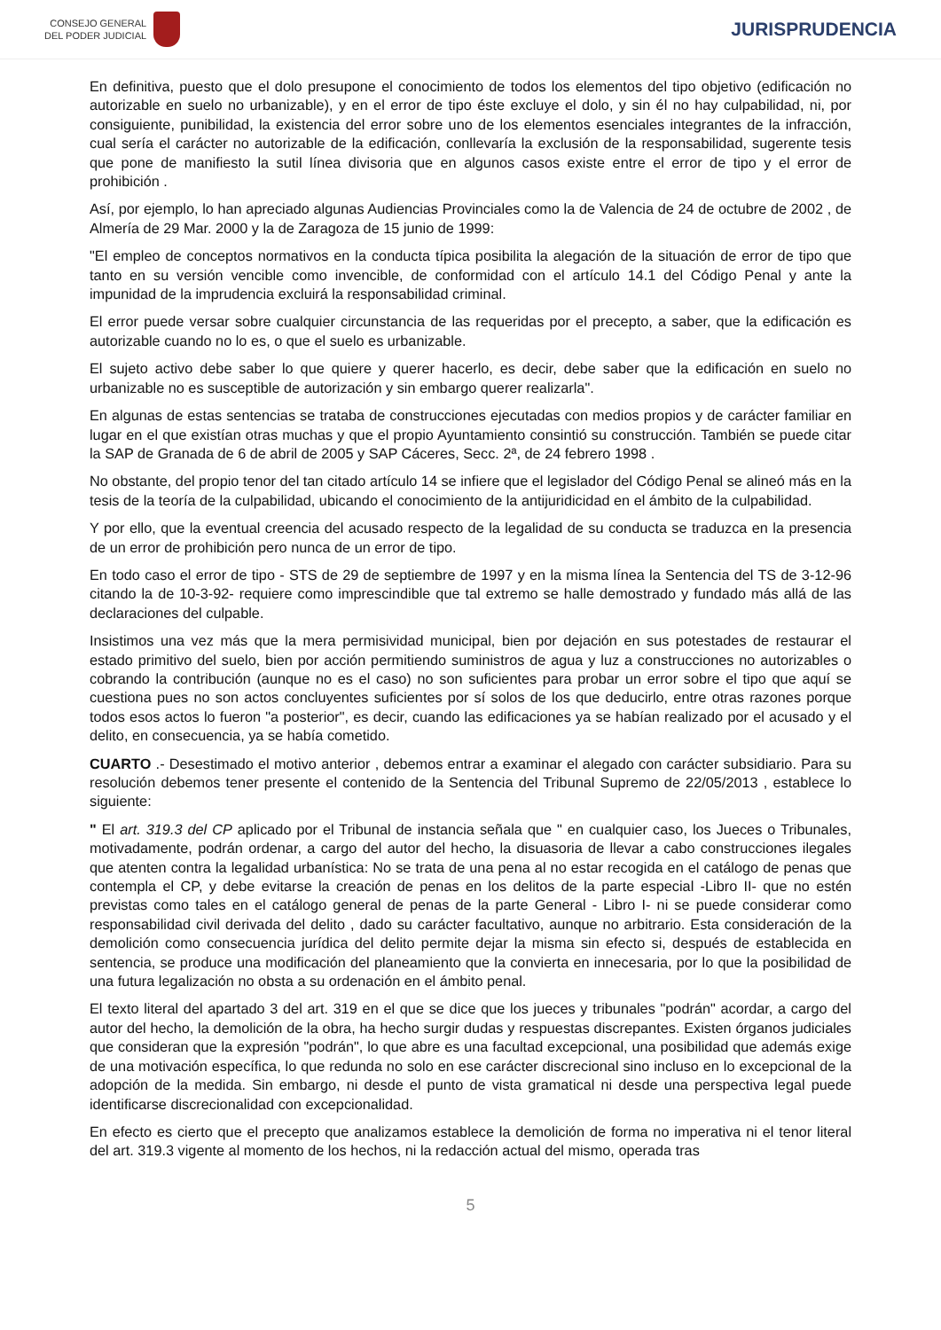CONSEJO GENERAL
DEL PODER JUDICIAL
JURISPRUDENCIA
En definitiva, puesto que el dolo presupone el conocimiento de todos los elementos del tipo objetivo (edificación no autorizable en suelo no urbanizable), y en el error de tipo éste excluye el dolo, y sin él no hay culpabilidad, ni, por consiguiente, punibilidad, la existencia del error sobre uno de los elementos esenciales integrantes de la infracción, cual sería el carácter no autorizable de la edificación, conllevaría la exclusión de la responsabilidad, sugerente tesis que pone de manifiesto la sutil línea divisoria que en algunos casos existe entre el error de tipo y el error de prohibición .
Así, por ejemplo, lo han apreciado algunas Audiencias Provinciales como la de Valencia de 24 de octubre de 2002 , de Almería de 29 Mar. 2000 y la de Zaragoza de 15 junio de 1999:
"El empleo de conceptos normativos en la conducta típica posibilita la alegación de la situación de error de tipo que tanto en su versión vencible como invencible, de conformidad con el artículo 14.1 del Código Penal y ante la impunidad de la imprudencia excluirá la responsabilidad criminal.
El error puede versar sobre cualquier circunstancia de las requeridas por el precepto, a saber, que la edificación es autorizable cuando no lo es, o que el suelo es urbanizable.
El sujeto activo debe saber lo que quiere y querer hacerlo, es decir, debe saber que la edificación en suelo no urbanizable no es susceptible de autorización y sin embargo querer realizarla".
En algunas de estas sentencias se trataba de construcciones ejecutadas con medios propios y de carácter familiar en lugar en el que existían otras muchas y que el propio Ayuntamiento consintió su construcción. También se puede citar la SAP de Granada de 6 de abril de 2005 y SAP Cáceres, Secc. 2ª, de 24 febrero 1998 .
No obstante, del propio tenor del tan citado artículo 14 se infiere que el legislador del Código Penal se alineó más en la tesis de la teoría de la culpabilidad, ubicando el conocimiento de la antijuridicidad en el ámbito de la culpabilidad.
Y por ello, que la eventual creencia del acusado respecto de la legalidad de su conducta se traduzca en la presencia de un error de prohibición pero nunca de un error de tipo.
En todo caso el error de tipo - STS de 29 de septiembre de 1997 y en la misma línea la Sentencia del TS de 3-12-96 citando la de 10-3-92- requiere como imprescindible que tal extremo se halle demostrado y fundado más allá de las declaraciones del culpable.
Insistimos una vez más que la mera permisividad municipal, bien por dejación en sus potestades de restaurar el estado primitivo del suelo, bien por acción permitiendo suministros de agua y luz a construcciones no autorizables o cobrando la contribución (aunque no es el caso) no son suficientes para probar un error sobre el tipo que aquí se cuestiona pues no son actos concluyentes suficientes por sí solos de los que deducirlo, entre otras razones porque todos esos actos lo fueron "a posterior", es decir, cuando las edificaciones ya se habían realizado por el acusado y el delito, en consecuencia, ya se había cometido.
CUARTO .- Desestimado el motivo anterior , debemos entrar a examinar el alegado con carácter subsidiario. Para su resolución debemos tener presente el contenido de la Sentencia del Tribunal Supremo de 22/05/2013 , establece lo siguiente:
" El art. 319.3 del CP aplicado por el Tribunal de instancia señala que " en cualquier caso, los Jueces o Tribunales, motivadamente, podrán ordenar, a cargo del autor del hecho, la disuasoria de llevar a cabo construcciones ilegales que atenten contra la legalidad urbanística: No se trata de una pena al no estar recogida en el catálogo de penas que contempla el CP, y debe evitarse la creación de penas en los delitos de la parte especial -Libro II- que no estén previstas como tales en el catálogo general de penas de la parte General - Libro I- ni se puede considerar como responsabilidad civil derivada del delito , dado su carácter facultativo, aunque no arbitrario. Esta consideración de la demolición como consecuencia jurídica del delito permite dejar la misma sin efecto si, después de establecida en sentencia, se produce una modificación del planeamiento que la convierta en innecesaria, por lo que la posibilidad de una futura legalización no obsta a su ordenación en el ámbito penal.
El texto literal del apartado 3 del art. 319 en el que se dice que los jueces y tribunales "podrán" acordar, a cargo del autor del hecho, la demolición de la obra, ha hecho surgir dudas y respuestas discrepantes. Existen órganos judiciales que consideran que la expresión "podrán", lo que abre es una facultad excepcional, una posibilidad que además exige de una motivación específica, lo que redunda no solo en ese carácter discrecional sino incluso en lo excepcional de la adopción de la medida. Sin embargo, ni desde el punto de vista gramatical ni desde una perspectiva legal puede identificarse discrecionalidad con excepcionalidad.
En efecto es cierto que el precepto que analizamos establece la demolición de forma no imperativa ni el tenor literal del art. 319.3 vigente al momento de los hechos, ni la redacción actual del mismo, operada tras
5